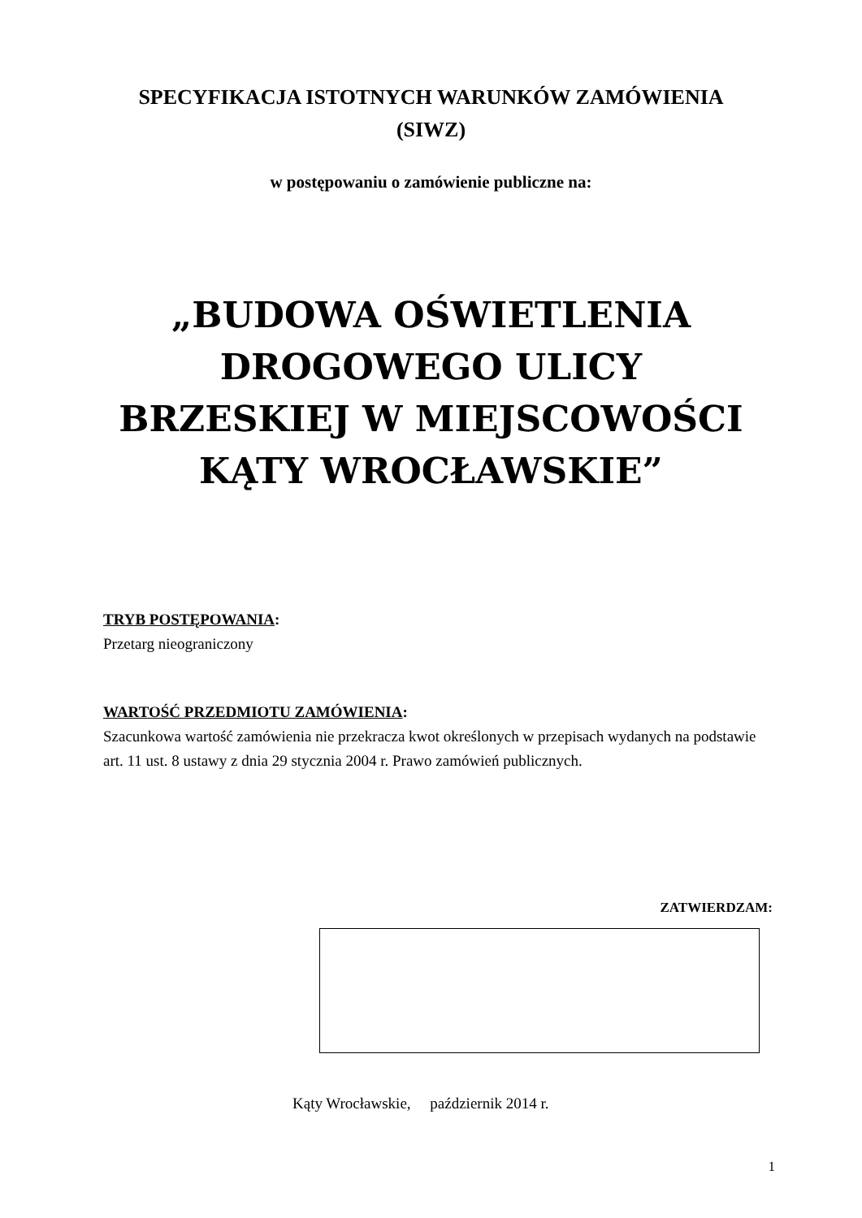SPECYFIKACJA ISTOTNYCH WARUNKÓW ZAMÓWIENIA
(SIWZ)
w postępowaniu o zamówienie publiczne na:
„BUDOWA OŚWIETLENIA
DROGOWEGO ULICY
BRZESKIEJ W MIEJSCOWOŚCI
KĄTY WROCŁAWSKIE”
TRYB POSTĘPOWANIA:
Przetarg nieograniczony
WARTOŚĆ PRZEDMIOTU ZAMÓWIENIA:
Szacunkowa wartość zamówienia nie przekracza kwot określonych w przepisach wydanych na podstawie art. 11 ust. 8 ustawy z dnia 29 stycznia 2004 r. Prawo zamówień publicznych.
ZATWIERDZAM:
Kąty Wrocławskie, październik 2014 r.
1